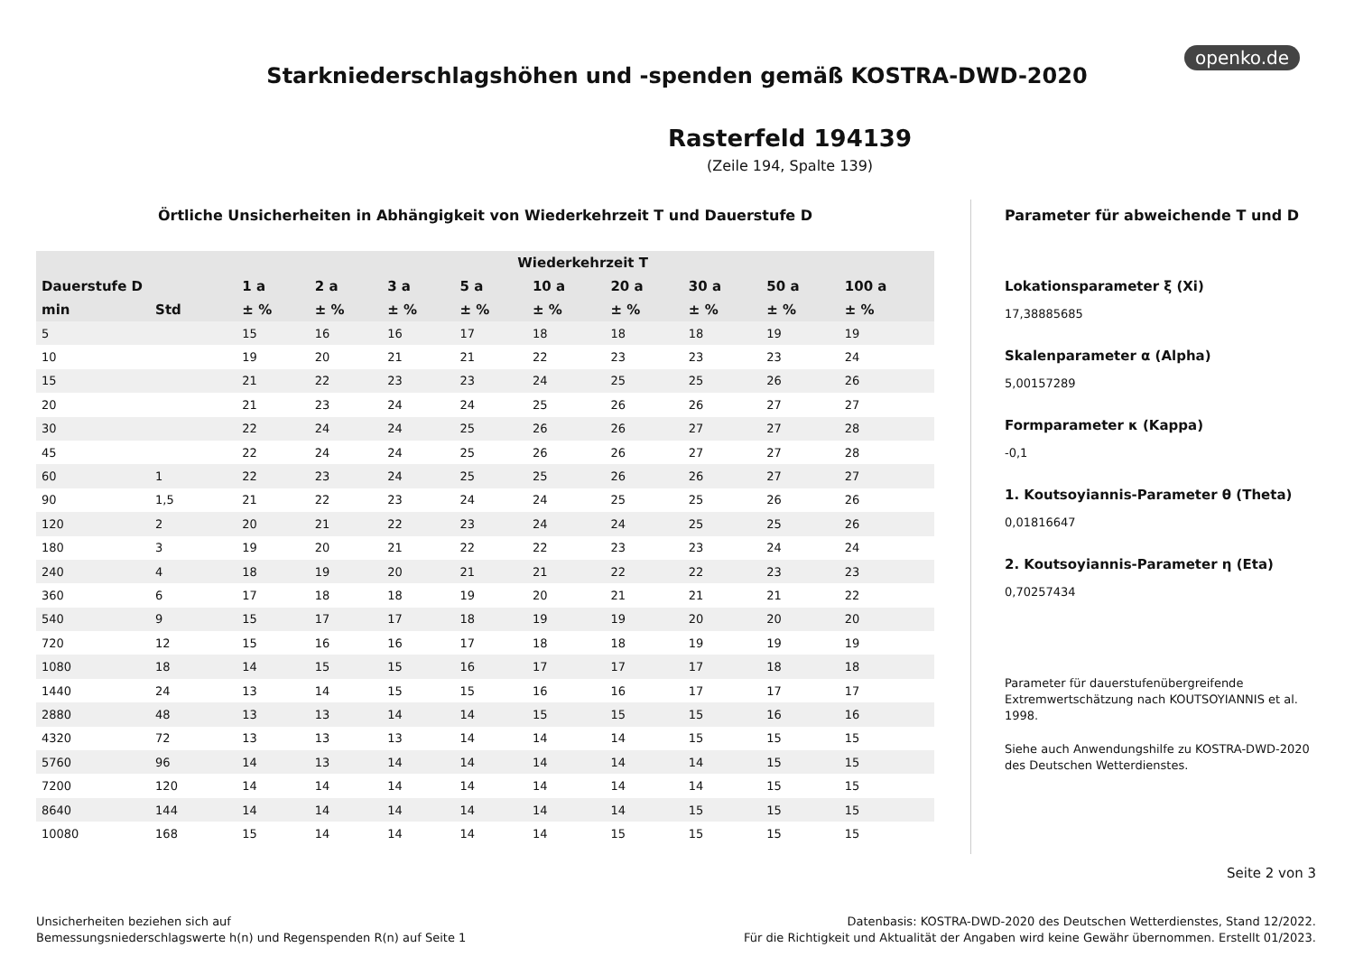openko.de
Starkniederschlagshöhen und -spenden gemäß KOSTRA-DWD-2020
Rasterfeld 194139
(Zeile 194, Spalte 139)
Örtliche Unsicherheiten in Abhängigkeit von Wiederkehrzeit T und Dauerstufe D
| | | Wiederkehrzeit T | | | | | | | | |
| --- | --- | --- | --- | --- | --- | --- | --- | --- | --- | --- |
| Dauerstufe D | | 1 a | 2 a | 3 a | 5 a | 10 a | 20 a | 30 a | 50 a | 100 a |
| min | Std | ± % | ± % | ± % | ± % | ± % | ± % | ± % | ± % | ± % |
| 5 | | 15 | 16 | 16 | 17 | 18 | 18 | 18 | 19 | 19 |
| 10 | | 19 | 20 | 21 | 21 | 22 | 23 | 23 | 23 | 24 |
| 15 | | 21 | 22 | 23 | 23 | 24 | 25 | 25 | 26 | 26 |
| 20 | | 21 | 23 | 24 | 24 | 25 | 26 | 26 | 27 | 27 |
| 30 | | 22 | 24 | 24 | 25 | 26 | 26 | 27 | 27 | 28 |
| 45 | | 22 | 24 | 24 | 25 | 26 | 26 | 27 | 27 | 28 |
| 60 | 1 | 22 | 23 | 24 | 25 | 25 | 26 | 26 | 27 | 27 |
| 90 | 1,5 | 21 | 22 | 23 | 24 | 24 | 25 | 25 | 26 | 26 |
| 120 | 2 | 20 | 21 | 22 | 23 | 24 | 24 | 25 | 25 | 26 |
| 180 | 3 | 19 | 20 | 21 | 22 | 22 | 23 | 23 | 24 | 24 |
| 240 | 4 | 18 | 19 | 20 | 21 | 21 | 22 | 22 | 23 | 23 |
| 360 | 6 | 17 | 18 | 18 | 19 | 20 | 21 | 21 | 21 | 22 |
| 540 | 9 | 15 | 17 | 17 | 18 | 19 | 19 | 20 | 20 | 20 |
| 720 | 12 | 15 | 16 | 16 | 17 | 18 | 18 | 19 | 19 | 19 |
| 1080 | 18 | 14 | 15 | 15 | 16 | 17 | 17 | 17 | 18 | 18 |
| 1440 | 24 | 13 | 14 | 15 | 15 | 16 | 16 | 17 | 17 | 17 |
| 2880 | 48 | 13 | 13 | 14 | 14 | 15 | 15 | 15 | 16 | 16 |
| 4320 | 72 | 13 | 13 | 13 | 14 | 14 | 14 | 15 | 15 | 15 |
| 5760 | 96 | 14 | 13 | 14 | 14 | 14 | 14 | 14 | 15 | 15 |
| 7200 | 120 | 14 | 14 | 14 | 14 | 14 | 14 | 14 | 15 | 15 |
| 8640 | 144 | 14 | 14 | 14 | 14 | 14 | 14 | 15 | 15 | 15 |
| 10080 | 168 | 15 | 14 | 14 | 14 | 14 | 15 | 15 | 15 | 15 |
Parameter für abweichende T und D
Lokationsparameter ξ (Xi)
17,38885685
Skalenparameter α (Alpha)
5,00157289
Formparameter κ (Kappa)
-0,1
1. Koutsoyiannis-Parameter θ (Theta)
0,01816647
2. Koutsoyiannis-Parameter η (Eta)
0,70257434
Parameter für dauerstufenübergreifende Extremwertschätzung nach KOUTSOYIANNIS et al. 1998.
Siehe auch Anwendungshilfe zu KOSTRA-DWD-2020 des Deutschen Wetterdienstes.
Seite 2 von 3
Unsicherheiten beziehen sich auf
Bemessungsniederschlagswerte h(n) und Regenspenden R(n) auf Seite 1
Datenbasis: KOSTRA-DWD-2020 des Deutschen Wetterdienstes, Stand 12/2022.
Für die Richtigkeit und Aktualität der Angaben wird keine Gewähr übernommen. Erstellt 01/2023.